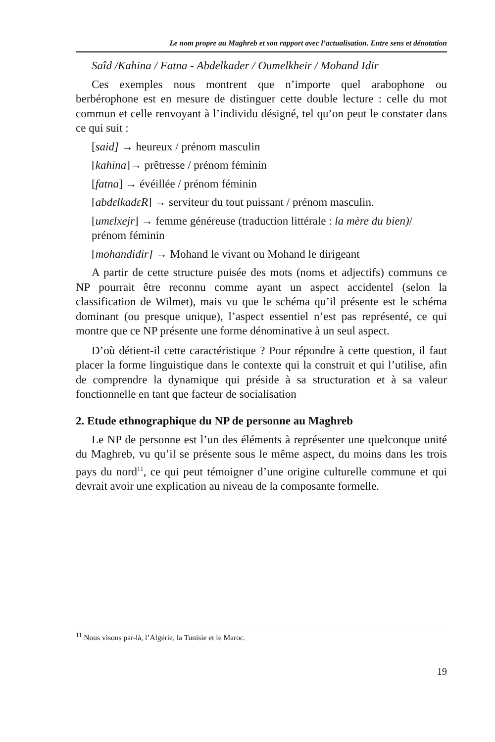Le nom propre au Maghreb et son rapport avec l’actualisation. Entre sens et dénotation
Saîd /Kahina / Fatna - Abdelkader / Oumelkheir / Mohand Idir
Ces exemples nous montrent que n’importe quel arabophone ou berbérophone est en mesure de distinguer cette double lecture : celle du mot commun et celle renvoyant à l’individu désigné, tel qu’on peut le constater dans ce qui suit :
[said] → heureux / prénom masculin
[kahina]→ prêtresse / prénom féminin
[fatna] → évéillée / prénom féminin
[abdɛlkadɛR] → serviteur du tout puissant / prénom masculin.
[umɛlxejr] → femme généreuse (traduction littérale : la mère du bien)/ prénom féminin
[mohandidir] → Mohand le vivant ou Mohand le dirigeant
A partir de cette structure puisée des mots (noms et adjectifs) communs ce NP pourrait être reconnu comme ayant un aspect accidentel (selon la classification de Wilmet), mais vu que le schéma qu’il présente est le schéma dominant (ou presque unique), l’aspect essentiel n’est pas représenté, ce qui montre que ce NP présente une forme dénominative à un seul aspect.
D’où détient-il cette caractéristique ? Pour répondre à cette question, il faut placer la forme linguistique dans le contexte qui la construit et qui l’utilise, afin de comprendre la dynamique qui préside à sa structuration et à sa valeur fonctionnelle en tant que facteur de socialisation
2. Etude ethnographique du NP de personne au Maghreb
Le NP de personne est l’un des éléments à représenter une quelconque unité du Maghreb, vu qu’il se présente sous le même aspect, du moins dans les trois pays du nord<sup>11</sup>, ce qui peut témoigner d’une origine culturelle commune et qui devrait avoir une explication au niveau de la composante formelle.
<sup>11</sup> Nous visons par-là, l’Algérie, la Tunisie et le Maroc.
19